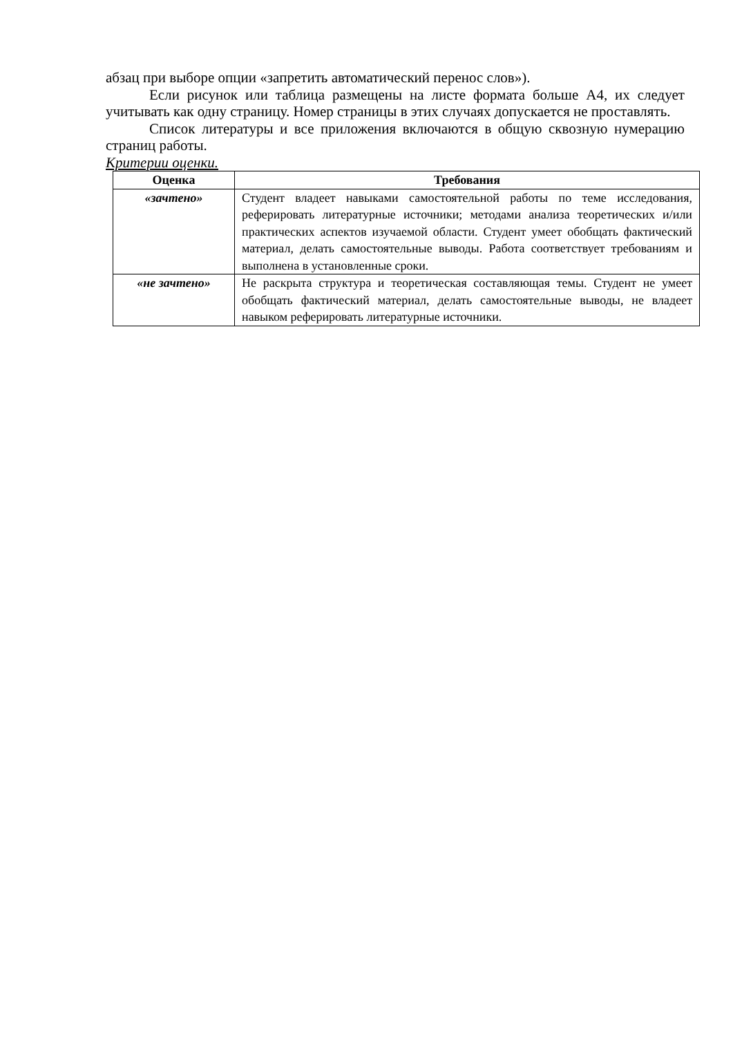абзац при выборе опции «запретить автоматический перенос слов»).
Если рисунок или таблица размещены на листе формата больше А4, их следует учитывать как одну страницу. Номер страницы в этих случаях допускается не проставлять.
Список литературы и все приложения включаются в общую сквозную нумерацию страниц работы.
Критерии оценки.
| Оценка | Требования |
| --- | --- |
| «зачтено» | Студент владеет навыками самостоятельной работы по теме исследования, реферировать литературные источники; методами анализа теоретических и/или практических аспектов изучаемой области. Студент умеет обобщать фактический материал, делать самостоятельные выводы. Работа соответствует требованиям и выполнена в установленные сроки. |
| «не зачтено» | Не раскрыта структура и теоретическая составляющая темы. Студент не умеет обобщать фактический материал, делать самостоятельные выводы, не владеет навыком реферировать литературные источники. |